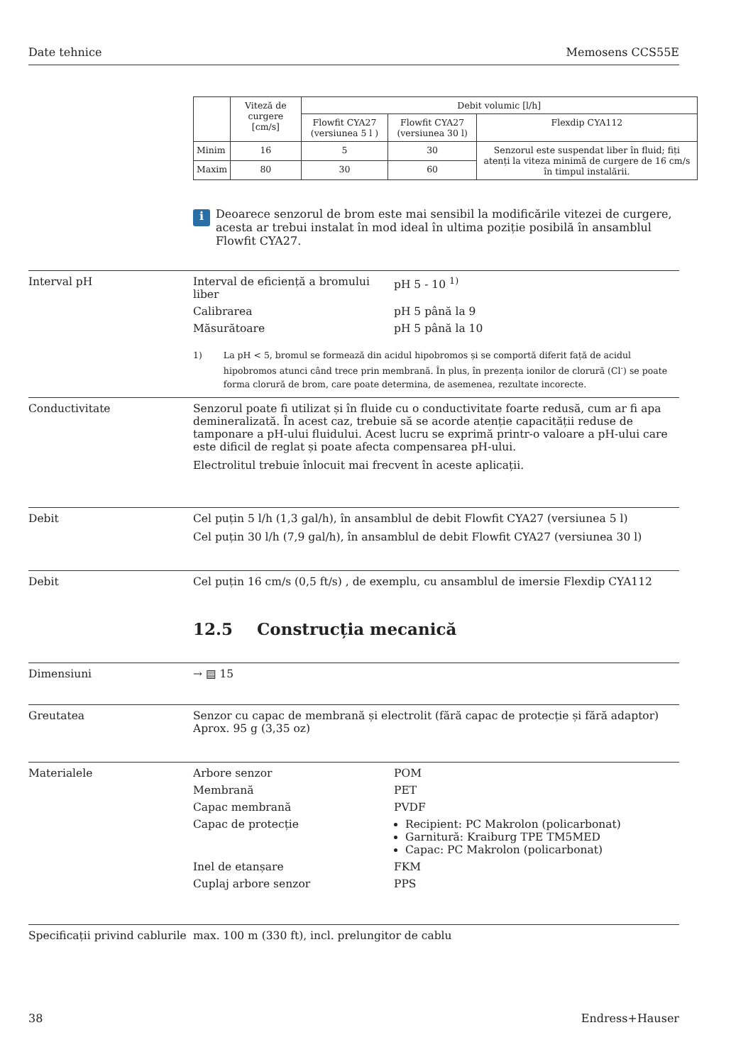Date tehnice Memosens CCS55E
| | Viteză de curgere [cm/s] | Debit volumic [l/h] | | |
| --- | --- | --- | --- | --- |
| | | Flowfit CYA27 (versiunea 5 l ) | Flowfit CYA27 (versiunea 30 l) | Flexdip CYA112 |
| Minim | 16 | 5 | 30 | Senzorul este suspendat liber în fluid; fiți atenți la viteza minimă de curgere de 16 cm/s în timpul instalării. |
| Maxim | 80 | 30 | 60 | |
i
Deoarece senzorul de brom este mai sensibil la modificările vitezei de curgere, acesta ar trebui instalat în mod ideal în ultima poziție posibilă în ansamblul Flowfit CYA27.
Interval pH Interval de eficiență a bromului liber pH 5 - 10 <sup>1)</sup> Calibrarea pH 5 până la 9 Măsurătoare pH 5 până la 10
1) La pH < 5, bromul se formează din acidul hipobromos și se comportă diferit față de acidul hipobromos atunci când trece prin membrană. În plus, în prezența ionilor de clorură (Cl<sup>-</sup>) se poate forma clorură de brom, care poate determina, de asemenea, rezultate incorecte.
Conductivitate Senzorul poate fi utilizat și în fluide cu o conductivitate foarte redusă, cum ar fi apa demineralizată. În acest caz, trebuie să se acorde atenție capacității reduse de tamponare a pH-ului fluidului. Acest lucru se exprimă printr-o valoare a pH-ului care este dificil de reglat și poate afecta compensarea pH-ului.
Electrolitul trebuie înlocuit mai frecvent în aceste aplicații.
Debit Cel puțin 5 l/h (1,3 gal/h), în ansamblul de debit Flowfit CYA27 (versiunea 5 l)
Cel puțin 30 l/h (7,9 gal/h), în ansamblul de debit Flowfit CYA27 (versiunea 30 l)
Debit Cel puțin 16 cm/s (0,5 ft/s) , de exemplu, cu ansamblul de imersie Flexdip CYA112
12.5 Construcția mecanică
Dimensiuni → ▤ 15
Greutatea Senzor cu capac de membrană și electrolit (fără capac de protecție și fără adaptor)
Aprox. 95 g (3,35 oz)
Materialele Arbore senzor POM Membrană PET Capac membrană PVDF Capac de protecție
Recipient: PC Makrolon (policarbonat)
Garnitură: Kraiburg TPE TM5MED
Capac: PC Makrolon (policarbonat)
Inel de etanșare FKM Cuplaj arbore senzor PPS
Specificații privind cablurile
max. 100 m (330 ft), incl. prelungitor de cablu
38 Endress+Hauser